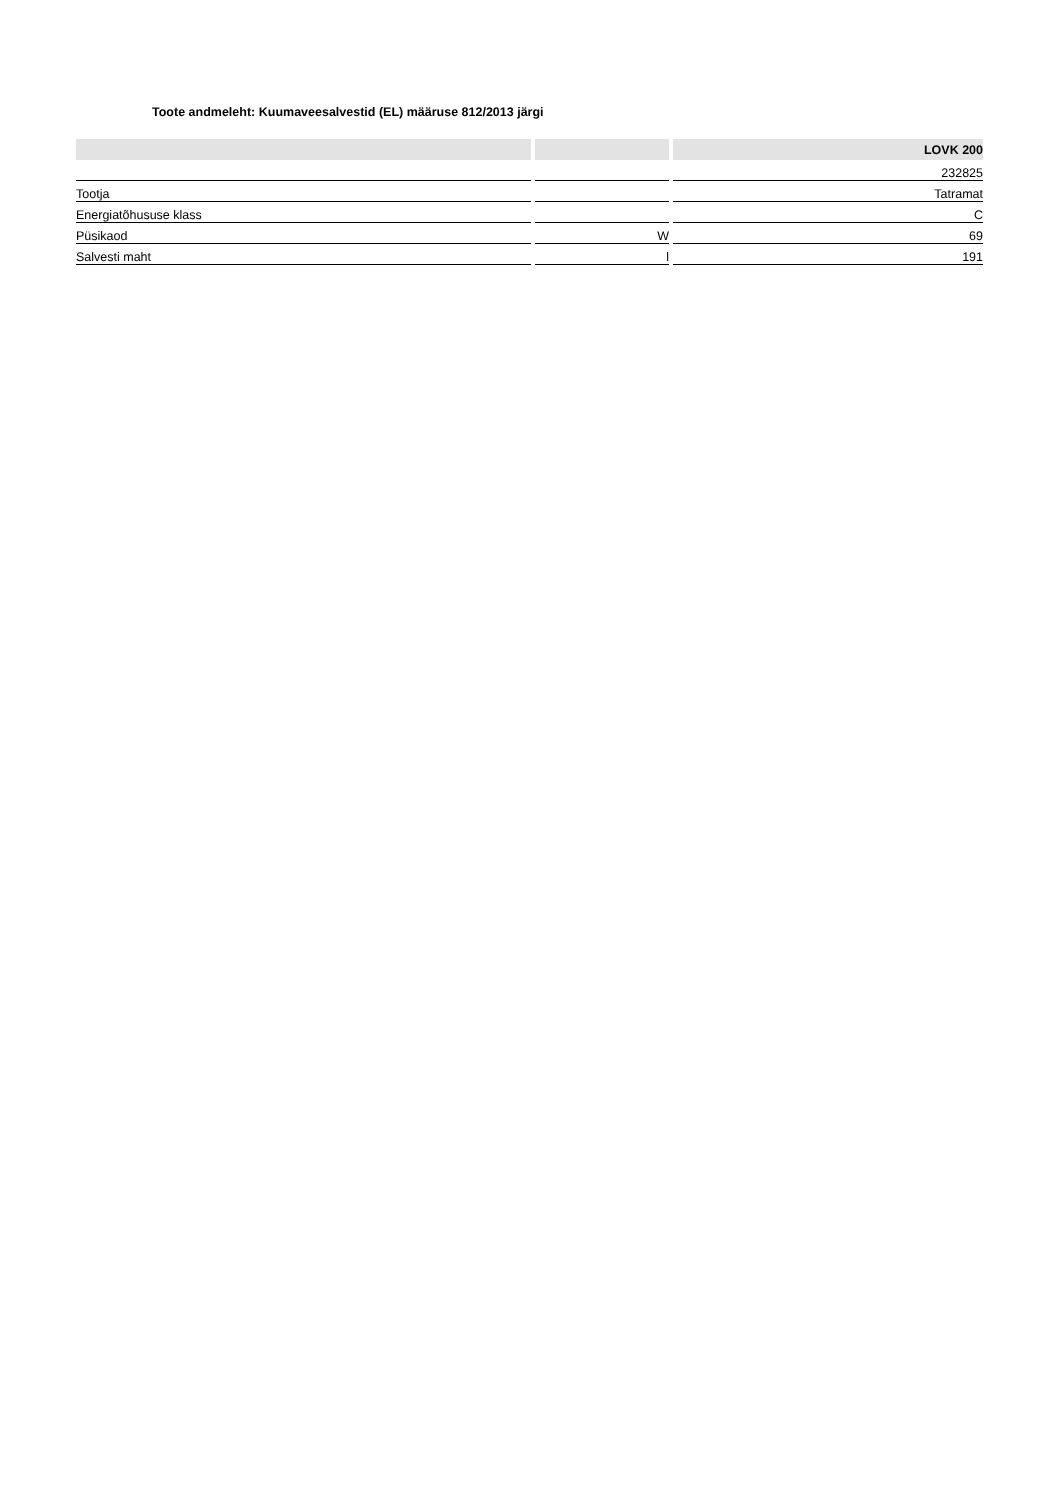Toote andmeleht: Kuumaveesalvestid (EL) määruse 812/2013 järgi
| | | LOVK 200 |
| --- | --- | --- |
| | | 232825 |
| Tootja | | Tatramat |
| Energiatõhususe klass | | C |
| Püsikaod | W | 69 |
| Salvesti maht | l | 191 |